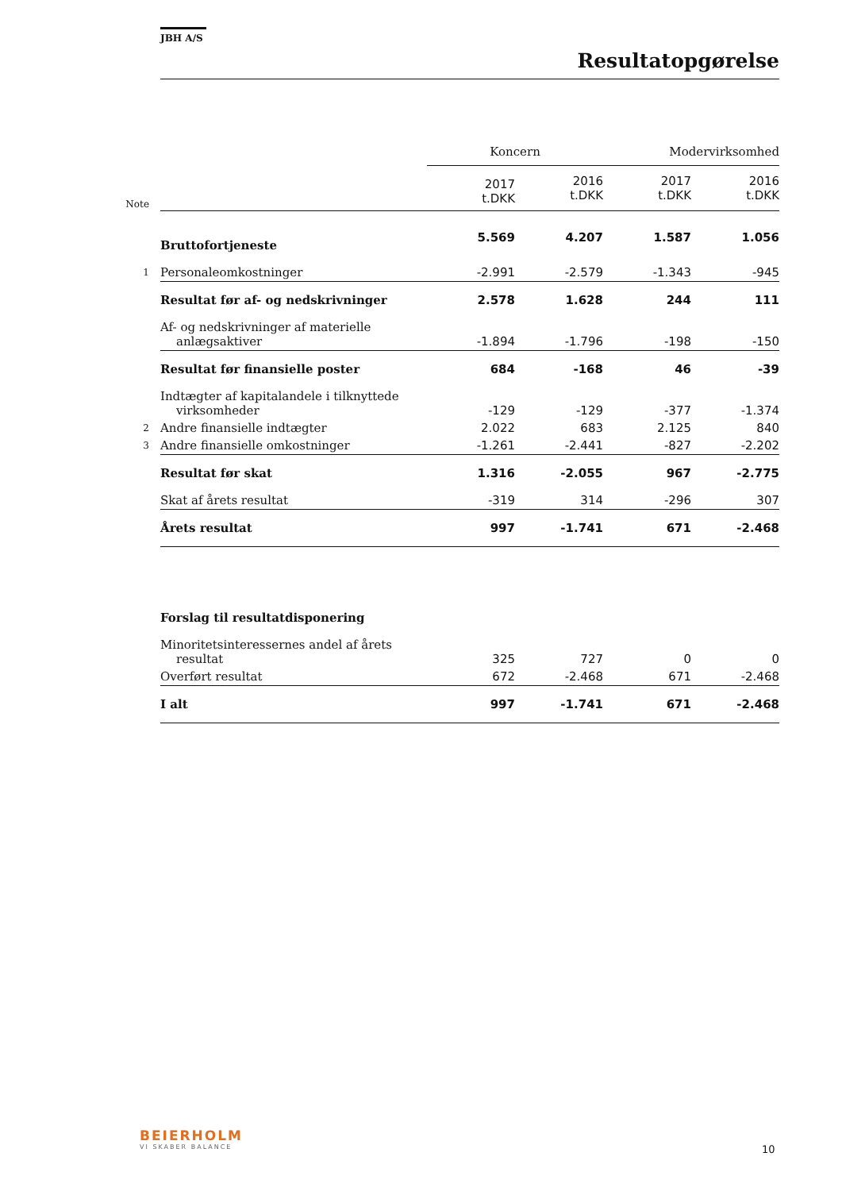JBH A/S
Resultatopgørelse
| | | Koncern | | Modervirksomhed | |
| Note | | 2017 t.DKK | 2016 t.DKK | 2017 t.DKK | 2016 t.DKK |
| | Bruttofortjeneste | 5.569 | 4.207 | 1.587 | 1.056 |
| 1 | Personaleomkostninger | -2.991 | -2.579 | -1.343 | -945 |
| | Resultat før af- og nedskrivninger | 2.578 | 1.628 | 244 | 111 |
| | Af- og nedskrivninger af materielle anlægsaktiver | -1.894 | -1.796 | -198 | -150 |
| | Resultat før finansielle poster | 684 | -168 | 46 | -39 |
| | Indtægter af kapitalandele i tilknyttede virksomheder | -129 | -129 | -377 | -1.374 |
| 2 | Andre finansielle indtægter | 2.022 | 683 | 2.125 | 840 |
| 3 | Andre finansielle omkostninger | -1.261 | -2.441 | -827 | -2.202 |
| | Resultat før skat | 1.316 | -2.055 | 967 | -2.775 |
| | Skat af årets resultat | -319 | 314 | -296 | 307 |
| | Årets resultat | 997 | -1.741 | 671 | -2.468 |
| | Forslag til resultatdisponering | | | | |
| | Minoritetsinteressernes andel af årets resultat | 325 | 727 | 0 | 0 |
| | Overført resultat | 672 | -2.468 | 671 | -2.468 |
| | I alt | 997 | -1.741 | 671 | -2.468 |
BEIERHOLM
VI SKABER BALANCE
10